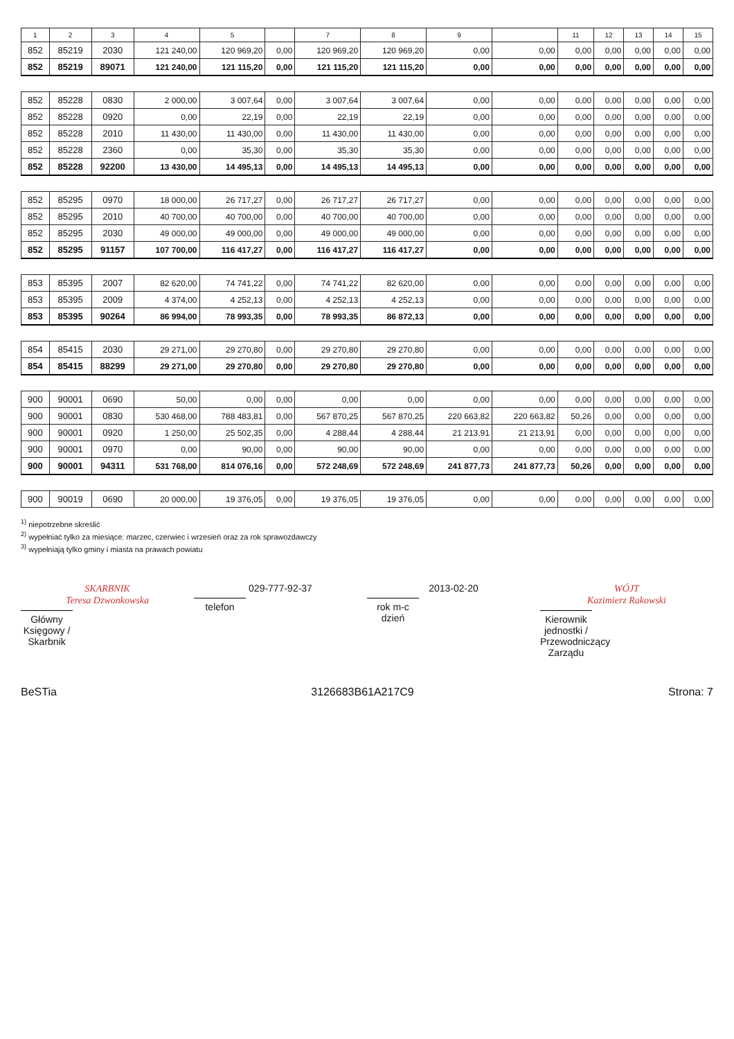| 1 | 2 | 3 | 4 | 5 | | 7 | 8 | 9 | | 11 | 12 | 13 | 14 | 15 |
| --- | --- | --- | --- | --- | --- | --- | --- | --- | --- | --- | --- | --- | --- | --- |
| 852 | 85219 | 2030 | 121 240,00 | 120 969,20 | 0,00 | 120 969,20 | 120 969,20 | 0,00 | 0,00 | 0,00 | 0,00 | 0,00 | 0,00 | 0,00 |
| 852 | 85219 | 89071 | 121 240,00 | 121 115,20 | 0,00 | 121 115,20 | 121 115,20 | 0,00 | 0,00 | 0,00 | 0,00 | 0,00 | 0,00 | 0,00 |
| 852 | 85228 | 0830 | 2 000,00 | 3 007,64 | 0,00 | 3 007,64 | 3 007,64 | 0,00 | 0,00 | 0,00 | 0,00 | 0,00 | 0,00 | 0,00 |
| 852 | 85228 | 0920 | 0,00 | 22,19 | 0,00 | 22,19 | 22,19 | 0,00 | 0,00 | 0,00 | 0,00 | 0,00 | 0,00 | 0,00 |
| 852 | 85228 | 2010 | 11 430,00 | 11 430,00 | 0,00 | 11 430,00 | 11 430,00 | 0,00 | 0,00 | 0,00 | 0,00 | 0,00 | 0,00 | 0,00 |
| 852 | 85228 | 2360 | 0,00 | 35,30 | 0,00 | 35,30 | 35,30 | 0,00 | 0,00 | 0,00 | 0,00 | 0,00 | 0,00 | 0,00 |
| 852 | 85228 | 92200 | 13 430,00 | 14 495,13 | 0,00 | 14 495,13 | 14 495,13 | 0,00 | 0,00 | 0,00 | 0,00 | 0,00 | 0,00 | 0,00 |
| 852 | 85295 | 0970 | 18 000,00 | 26 717,27 | 0,00 | 26 717,27 | 26 717,27 | 0,00 | 0,00 | 0,00 | 0,00 | 0,00 | 0,00 | 0,00 |
| 852 | 85295 | 2010 | 40 700,00 | 40 700,00 | 0,00 | 40 700,00 | 40 700,00 | 0,00 | 0,00 | 0,00 | 0,00 | 0,00 | 0,00 | 0,00 |
| 852 | 85295 | 2030 | 49 000,00 | 49 000,00 | 0,00 | 49 000,00 | 49 000,00 | 0,00 | 0,00 | 0,00 | 0,00 | 0,00 | 0,00 | 0,00 |
| 852 | 85295 | 91157 | 107 700,00 | 116 417,27 | 0,00 | 116 417,27 | 116 417,27 | 0,00 | 0,00 | 0,00 | 0,00 | 0,00 | 0,00 | 0,00 |
| 853 | 85395 | 2007 | 82 620,00 | 74 741,22 | 0,00 | 74 741,22 | 82 620,00 | 0,00 | 0,00 | 0,00 | 0,00 | 0,00 | 0,00 | 0,00 |
| 853 | 85395 | 2009 | 4 374,00 | 4 252,13 | 0,00 | 4 252,13 | 4 252,13 | 0,00 | 0,00 | 0,00 | 0,00 | 0,00 | 0,00 | 0,00 |
| 853 | 85395 | 90264 | 86 994,00 | 78 993,35 | 0,00 | 78 993,35 | 86 872,13 | 0,00 | 0,00 | 0,00 | 0,00 | 0,00 | 0,00 | 0,00 |
| 854 | 85415 | 2030 | 29 271,00 | 29 270,80 | 0,00 | 29 270,80 | 29 270,80 | 0,00 | 0,00 | 0,00 | 0,00 | 0,00 | 0,00 | 0,00 |
| 854 | 85415 | 88299 | 29 271,00 | 29 270,80 | 0,00 | 29 270,80 | 29 270,80 | 0,00 | 0,00 | 0,00 | 0,00 | 0,00 | 0,00 | 0,00 |
| 900 | 90001 | 0690 | 50,00 | 0,00 | 0,00 | 0,00 | 0,00 | 0,00 | 0,00 | 0,00 | 0,00 | 0,00 | 0,00 | 0,00 |
| 900 | 90001 | 0830 | 530 468,00 | 788 483,81 | 0,00 | 567 870,25 | 567 870,25 | 220 663,82 | 220 663,82 | 50,26 | 0,00 | 0,00 | 0,00 | 0,00 |
| 900 | 90001 | 0920 | 1 250,00 | 25 502,35 | 0,00 | 4 288,44 | 4 288,44 | 21 213,91 | 21 213,91 | 0,00 | 0,00 | 0,00 | 0,00 | 0,00 |
| 900 | 90001 | 0970 | 0,00 | 90,00 | 0,00 | 90,00 | 90,00 | 0,00 | 0,00 | 0,00 | 0,00 | 0,00 | 0,00 | 0,00 |
| 900 | 90001 | 94311 | 531 768,00 | 814 076,16 | 0,00 | 572 248,69 | 572 248,69 | 241 877,73 | 241 877,73 | 50,26 | 0,00 | 0,00 | 0,00 | 0,00 |
| 900 | 90019 | 0690 | 20 000,00 | 19 376,05 | 0,00 | 19 376,05 | 19 376,05 | 0,00 | 0,00 | 0,00 | 0,00 | 0,00 | 0,00 | 0,00 |
<sup>1)</sup> niepotrzebne skreślić
<sup>2)</sup> wypełniać tylko za miesiące: marzec, czerwiec i wrzesień oraz za rok sprawozdawczy
<sup>3)</sup> wypełniają tylko gminy i miasta na prawach powiatu
SKARBNIK
Teresa Dzwonkowska
Główny Księgowy / Skarbnik
029-777-92-37
telefon
2013-02-20
rok m-c dzień
WÓJT
Kazimierz Rakowski
Kierownik jednostki / Przewodniczący Zarządu
BeSTia 3126683B61A217C9 Strona: 7